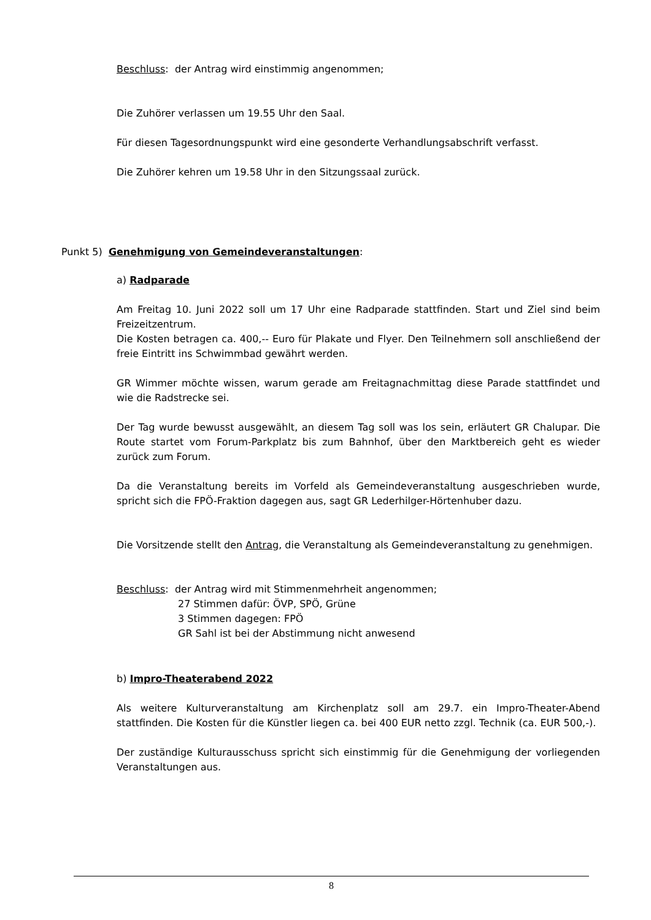Beschluss: der Antrag wird einstimmig angenommen;
Die Zuhörer verlassen um 19.55 Uhr den Saal.
Für diesen Tagesordnungspunkt wird eine gesonderte Verhandlungsabschrift verfasst.
Die Zuhörer kehren um 19.58 Uhr in den Sitzungssaal zurück.
Punkt 5) Genehmigung von Gemeindeveranstaltungen:
a) Radparade
Am Freitag 10. Juni 2022 soll um 17 Uhr eine Radparade stattfinden. Start und Ziel sind beim Freizeitzentrum.
Die Kosten betragen ca. 400,-- Euro für Plakate und Flyer. Den Teilnehmern soll anschließend der freie Eintritt ins Schwimmbad gewährt werden.
GR Wimmer möchte wissen, warum gerade am Freitagnachmittag diese Parade stattfindet und wie die Radstrecke sei.
Der Tag wurde bewusst ausgewählt, an diesem Tag soll was los sein, erläutert GR Chalupar. Die Route startet vom Forum-Parkplatz bis zum Bahnhof, über den Marktbereich geht es wieder zurück zum Forum.
Da die Veranstaltung bereits im Vorfeld als Gemeindeveranstaltung ausgeschrieben wurde, spricht sich die FPÖ-Fraktion dagegen aus, sagt GR Lederhilger-Hörtenhuber dazu.
Die Vorsitzende stellt den Antrag, die Veranstaltung als Gemeindeveranstaltung zu genehmigen.
Beschluss: der Antrag wird mit Stimmenmehrheit angenommen;
27 Stimmen dafür: ÖVP, SPÖ, Grüne
3 Stimmen dagegen: FPÖ
GR Sahl ist bei der Abstimmung nicht anwesend
b) Impro-Theaterabend 2022
Als weitere Kulturveranstaltung am Kirchenplatz soll am 29.7. ein Impro-Theater-Abend stattfinden. Die Kosten für die Künstler liegen ca. bei 400 EUR netto zzgl. Technik (ca. EUR 500,-).
Der zuständige Kulturausschuss spricht sich einstimmig für die Genehmigung der vorliegenden Veranstaltungen aus.
8